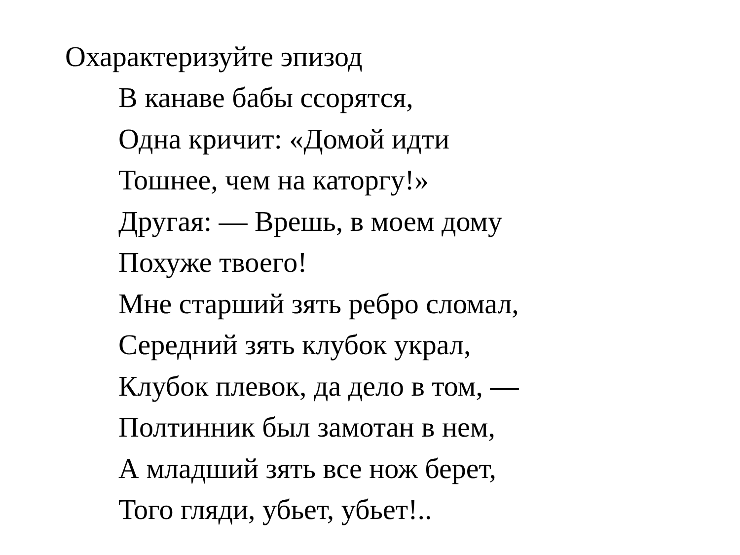Охарактеризуйте эпизод
В канаве бабы ссорятся,
Одна кричит: «Домой идти
Тошнее, чем на каторгу!»
Другая: — Врешь, в моем дому
Похуже твоего!
Мне старший зять ребро сломал,
Середний зять клубок украл,
Клубок плевок, да дело в том, —
Полтинник был замотан в нем,
А младший зять все нож берет,
Того гляди, убьет, убьет!..